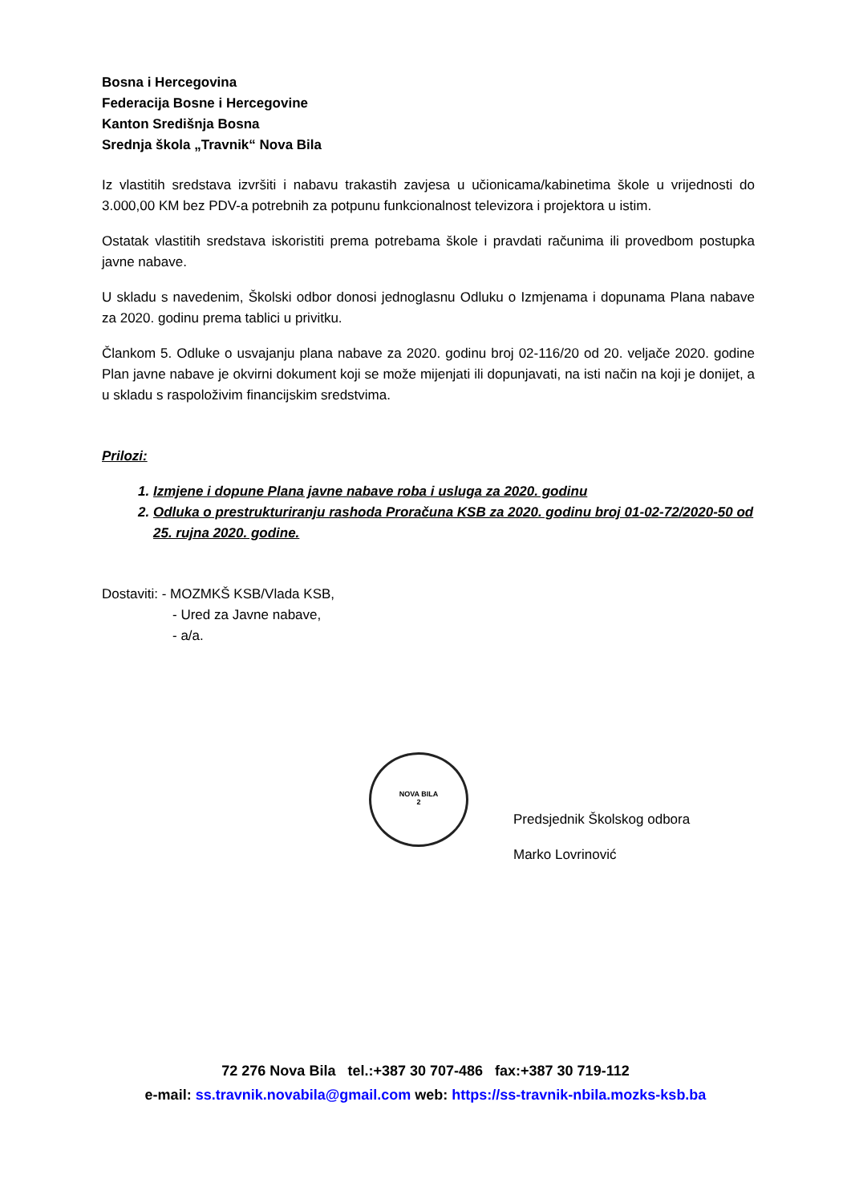Bosna i Hercegovina
Federacija Bosne i Hercegovine
Kanton Središnja Bosna
Srednja škola „Travnik“ Nova Bila
Iz vlastitih sredstava izvršiti i nabavu trakastih zavjesa u učionicama/kabinetima škole u vrijednosti do 3.000,00 KM bez PDV-a potrebnih za potpunu funkcionalnost televizora i projektora u istim.
Ostatak vlastitih sredstava iskoristiti prema potrebama škole i pravdati računima ili provedbom postupka javne nabave.
U skladu s navedenim, Školski odbor donosi jednoglasnu Odluku o Izmjenama i dopunama Plana nabave za 2020. godinu prema tablici u privitku.
Člankom 5. Odluke o usvajanju plana nabave za 2020. godinu broj 02-116/20 od 20. veljače 2020. godine Plan javne nabave je okvirni dokument koji se može mijenjati ili dopunjavati, na isti način na koji je donijet, a u skladu s raspoloživim financijskim sredstvima.
Prilozi:
1. Izmjene i dopune Plana javne nabave roba i usluga za 2020. godinu
2. Odluka o prestrukturiranju rashoda Proračuna KSB za 2020. godinu broj 01-02-72/2020-50 od 25. rujna 2020. godine.
Dostaviti: - MOZMKŠ KSB/Vlada KSB,
- Ured za Javne nabave,
- a/a.
NOVA BILA
2
Predsjednik Školskog odbora
Marko Lovrinović
72 276 Nova Bila tel.:+387 30 707-486 fax:+387 30 719-112
e-mail: ss.travnik.novabila@gmail.com web: https://ss-travnik-nbila.mozks-ksb.ba